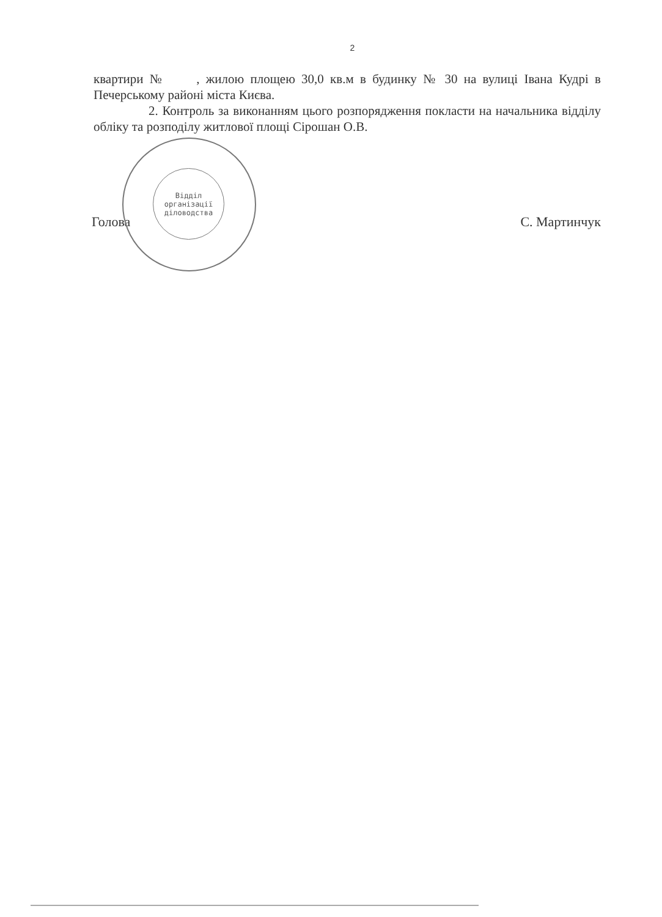2
квартири № , жилою площею 30,0 кв.м в будинку № 30 на вулиці Івана Кудрі в Печерському районі міста Києва.
2. Контроль за виконанням цього розпорядження покласти на начальника відділу обліку та розподілу житлової площі Сірошан О.В.
Голова С. Мартинчук
Відділ
організації
діловодства